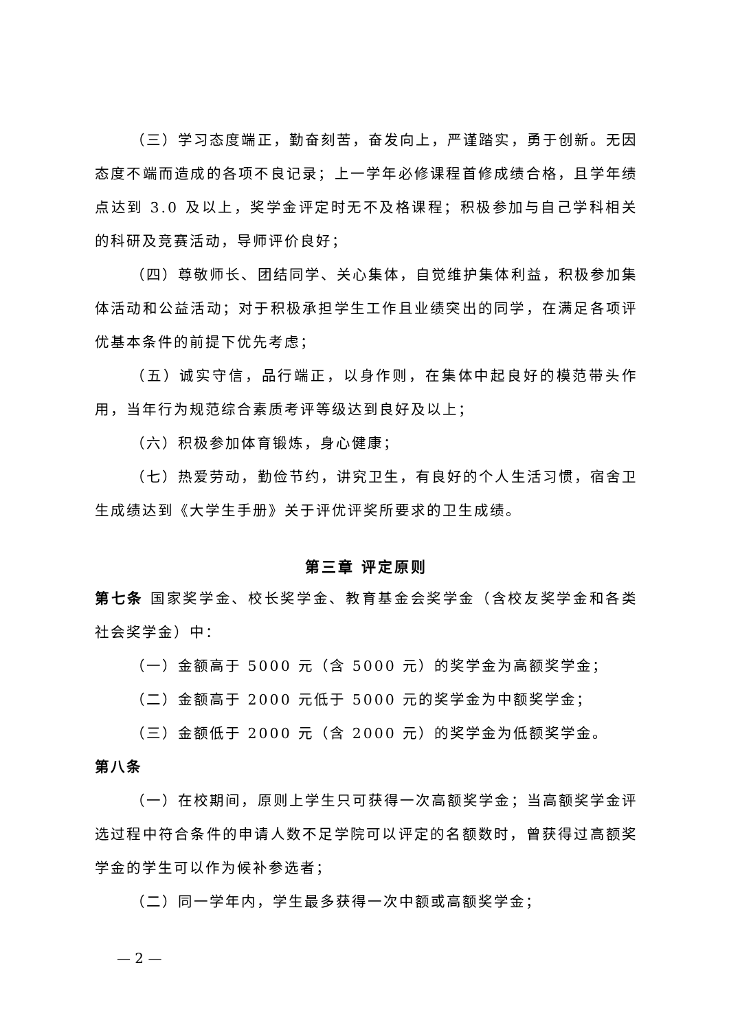（三）学习态度端正，勤奋刻苦，奋发向上，严谨踏实，勇于创新。无因态度不端而造成的各项不良记录；上一学年必修课程首修成绩合格，且学年绩点达到 3.0 及以上，奖学金评定时无不及格课程；积极参加与自己学科相关的科研及竞赛活动，导师评价良好；
（四）尊敬师长、团结同学、关心集体，自觉维护集体利益，积极参加集体活动和公益活动；对于积极承担学生工作且业绩突出的同学，在满足各项评优基本条件的前提下优先考虑；
（五）诚实守信，品行端正，以身作则，在集体中起良好的模范带头作用，当年行为规范综合素质考评等级达到良好及以上；
（六）积极参加体育锻炼，身心健康；
（七）热爱劳动，勤俭节约，讲究卫生，有良好的个人生活习惯，宿舍卫生成绩达到《大学生手册》关于评优评奖所要求的卫生成绩。
第三章 评定原则
第七条 国家奖学金、校长奖学金、教育基金会奖学金（含校友奖学金和各类社会奖学金）中：
（一）金额高于 5000 元（含 5000 元）的奖学金为高额奖学金；
（二）金额高于 2000 元低于 5000 元的奖学金为中额奖学金；
（三）金额低于 2000 元（含 2000 元）的奖学金为低额奖学金。
第八条
（一）在校期间，原则上学生只可获得一次高额奖学金；当高额奖学金评选过程中符合条件的申请人数不足学院可以评定的名额数时，曾获得过高额奖学金的学生可以作为候补参选者；
（二）同一学年内，学生最多获得一次中额或高额奖学金；
— 2 —